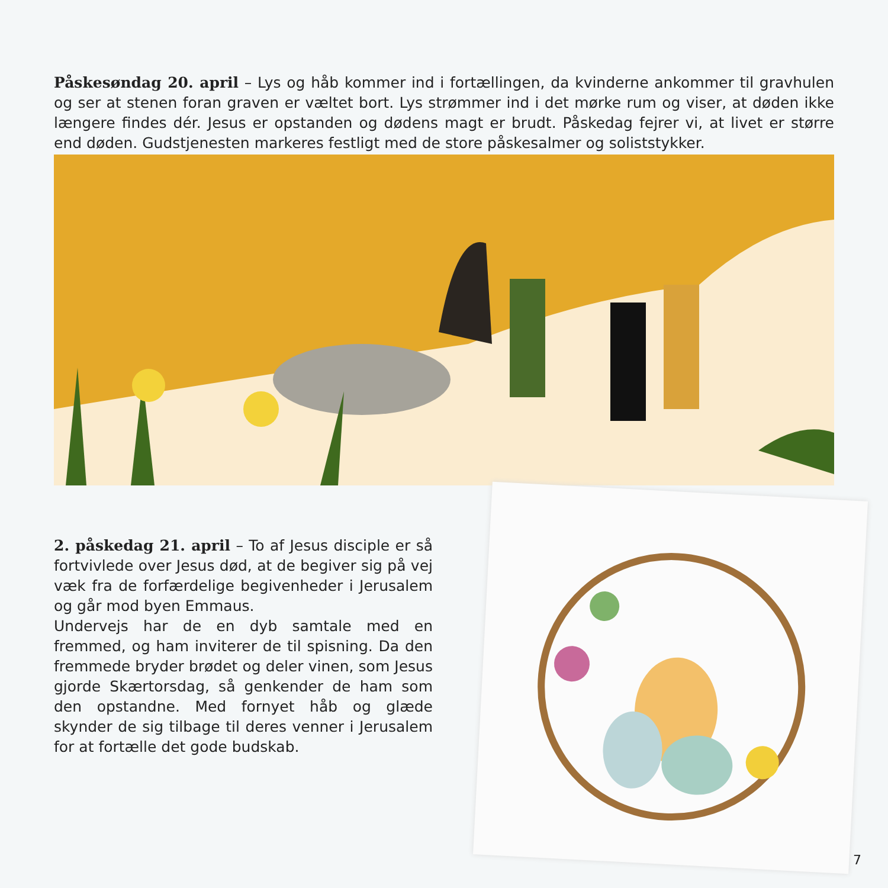Påskesøndag 20. april – Lys og håb kommer ind i fortællingen, da kvinderne ankommer til gravhulen og ser at stenen foran graven er væltet bort. Lys strømmer ind i det mørke rum og viser, at døden ikke længere findes dér. Jesus er opstanden og dødens magt er brudt. Påskedag fejrer vi, at livet er større end døden. Gudstjenesten markeres festligt med de store påskesalmer og soliststykker.
2. påskedag 21. april – To af Jesus disciple er så fortvivlede over Jesus død, at de begiver sig på vej væk fra de forfærdelige begivenheder i Jerusalem og går mod byen Emmaus.
Undervejs har de en dyb samtale med en fremmed, og ham inviterer de til spisning. Da den fremmede bryder brødet og deler vinen, som Jesus gjorde Skærtorsdag, så genkender de ham som den opstandne. Med fornyet håb og glæde skynder de sig tilbage til deres venner i Jerusalem for at fortælle det gode budskab.
7